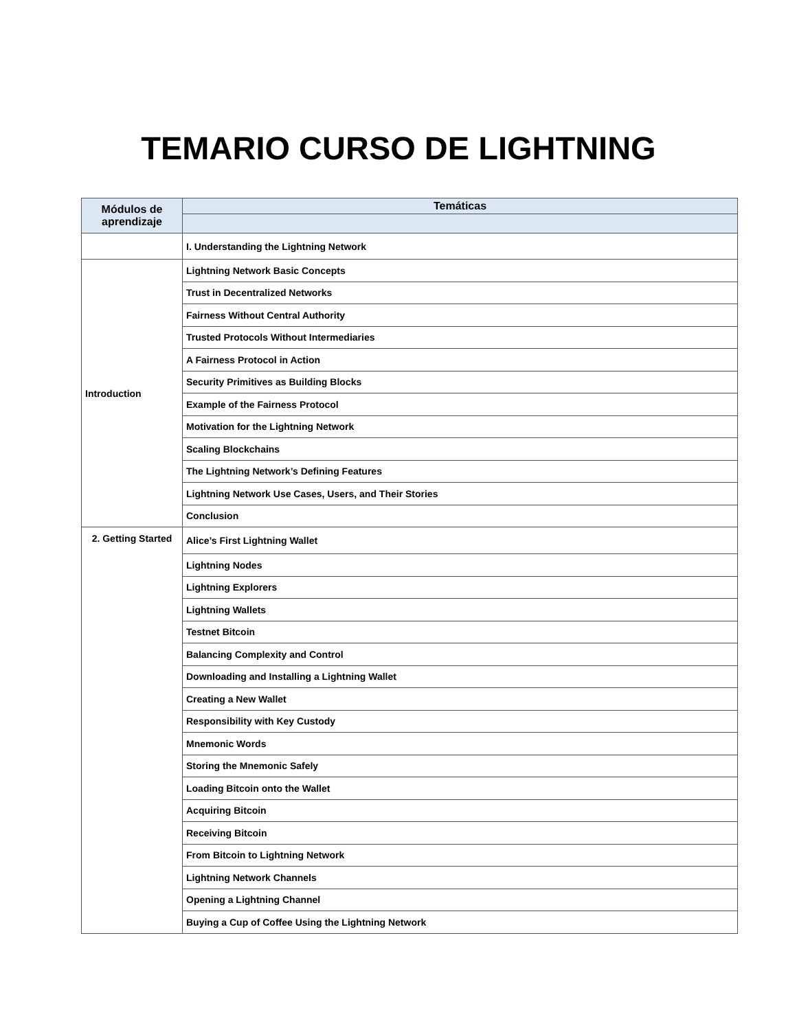TEMARIO CURSO DE LIGHTNING
| Módulos de aprendizaje | Temáticas |
| --- | --- |
| | I. Understanding the Lightning Network |
| Introduction | Lightning Network Basic Concepts |
| | Trust in Decentralized Networks |
| | Fairness Without Central Authority |
| | Trusted Protocols Without Intermediaries |
| | A Fairness Protocol in Action |
| | Security Primitives as Building Blocks |
| | Example of the Fairness Protocol |
| | Motivation for the Lightning Network |
| | Scaling Blockchains |
| | The Lightning Network’s Defining Features |
| | Lightning Network Use Cases, Users, and Their Stories |
| | Conclusion |
| 2. Getting Started | Alice’s First Lightning Wallet |
| | Lightning Nodes |
| | Lightning Explorers |
| | Lightning Wallets |
| | Testnet Bitcoin |
| | Balancing Complexity and Control |
| | Downloading and Installing a Lightning Wallet |
| | Creating a New Wallet |
| | Responsibility with Key Custody |
| | Mnemonic Words |
| | Storing the Mnemonic Safely |
| | Loading Bitcoin onto the Wallet |
| | Acquiring Bitcoin |
| | Receiving Bitcoin |
| | From Bitcoin to Lightning Network |
| | Lightning Network Channels |
| | Opening a Lightning Channel |
| | Buying a Cup of Coffee Using the Lightning Network |